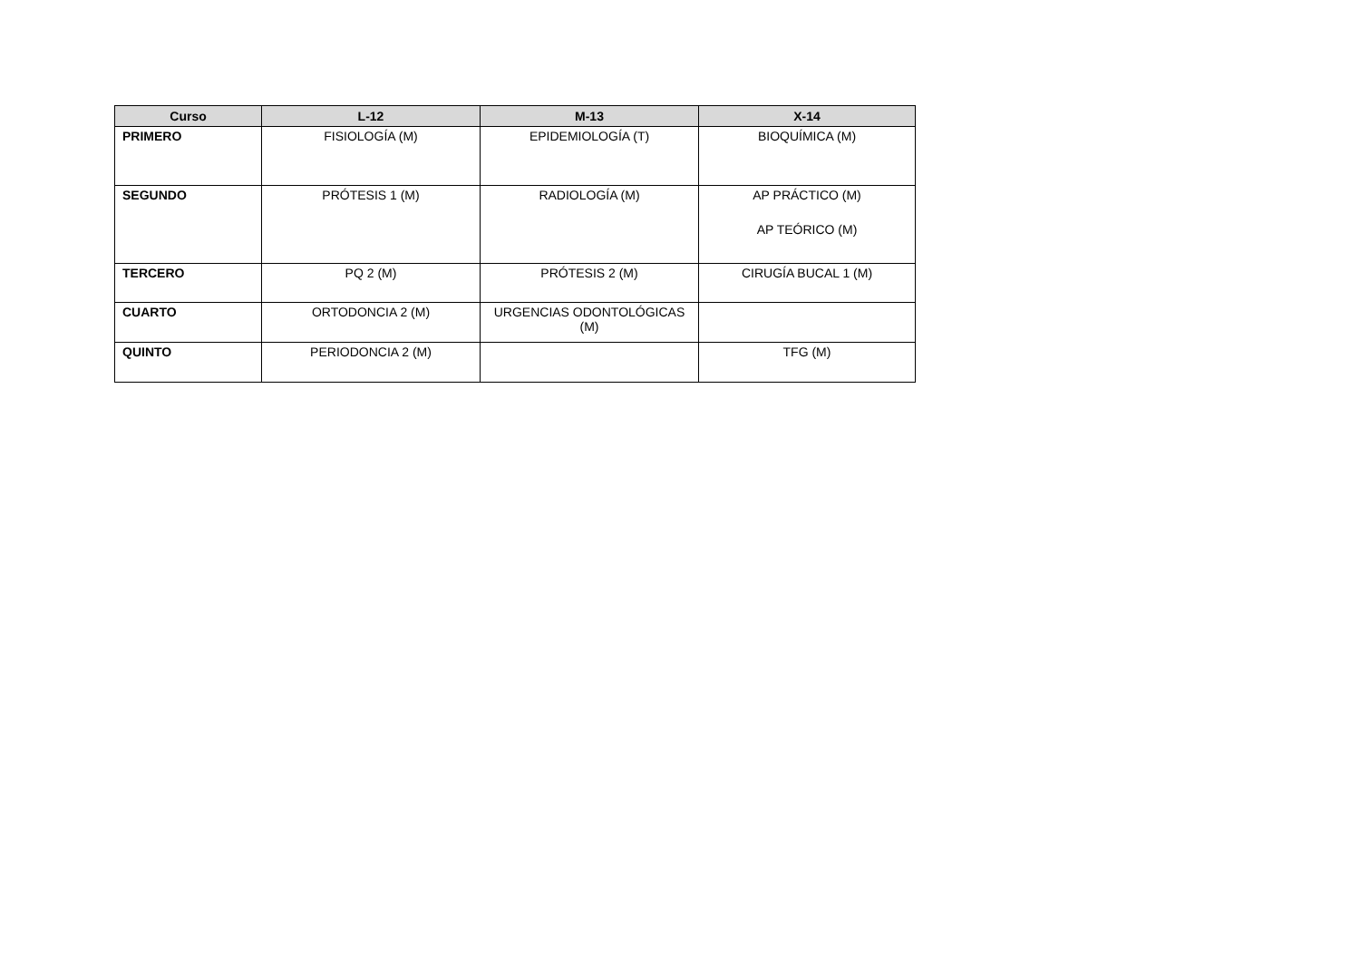| Curso | L-12 | M-13 | X-14 |
| --- | --- | --- | --- |
| PRIMERO | FISIOLOGÍA (M) | EPIDEMIOLOGÍA (T) | BIOQUÍMICA (M) |
| SEGUNDO | PRÓTESIS 1 (M) | RADIOLOGÍA (M) | AP PRÁCTICO (M) AP TEÓRICO (M) |
| TERCERO | PQ 2 (M) | PRÓTESIS 2 (M) | CIRUGÍA BUCAL 1 (M) |
| CUARTO | ORTODONCIA 2 (M) | URGENCIAS ODONTOLÓGICAS (M) | |
| QUINTO | PERIODONCIA 2 (M) | | TFG (M) |